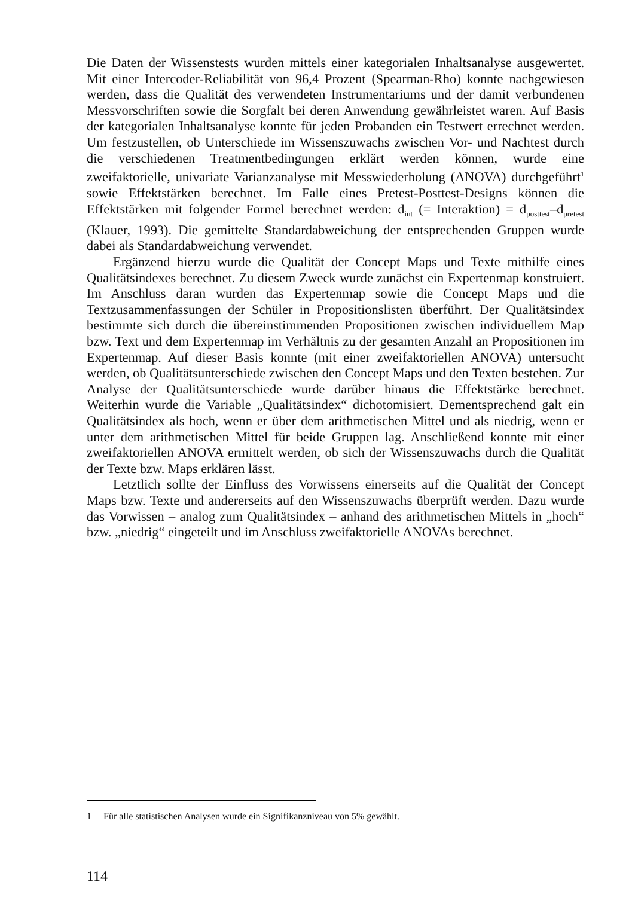Die Daten der Wissenstests wurden mittels einer kategorialen Inhaltsanalyse ausgewertet. Mit einer Intercoder-Reliabilität von 96,4 Prozent (Spearman-Rho) konnte nachgewiesen werden, dass die Qualität des verwendeten Instrumentariums und der damit verbundenen Messvorschriften sowie die Sorgfalt bei deren Anwendung gewährleistet waren. Auf Basis der kategorialen Inhaltsanalyse konnte für jeden Probanden ein Testwert errechnet werden. Um festzustellen, ob Unterschiede im Wissenszuwachs zwischen Vor- und Nachtest durch die verschiedenen Treatmentbedingungen erklärt werden können, wurde eine zweifaktorielle, univariate Varianzanalyse mit Messwiederholung (ANOVA) durchgeführt<sup>1</sup> sowie Effektstärken berechnet. Im Falle eines Pretest-Posttest-Designs können die Effektstärken mit folgender Formel berechnet werden: d<sub>int</sub> (= Interaktion) = d<sub>posttest</sub>–d<sub>pretest</sub> (Klauer, 1993). Die gemittelte Standardabweichung der entsprechenden Gruppen wurde dabei als Standardabweichung verwendet.
Ergänzend hierzu wurde die Qualität der Concept Maps und Texte mithilfe eines Qualitätsindexes berechnet. Zu diesem Zweck wurde zunächst ein Expertenmap konstruiert. Im Anschluss daran wurden das Expertenmap sowie die Concept Maps und die Textzusammenfassungen der Schüler in Propositionslisten überführt. Der Qualitätsindex bestimmte sich durch die übereinstimmenden Propositionen zwischen individuellem Map bzw. Text und dem Expertenmap im Verhältnis zu der gesamten Anzahl an Propositionen im Expertenmap. Auf dieser Basis konnte (mit einer zweifaktoriellen ANOVA) untersucht werden, ob Qualitätsunterschiede zwischen den Concept Maps und den Texten bestehen. Zur Analyse der Qualitätsunterschiede wurde darüber hinaus die Effektstärke berechnet. Weiterhin wurde die Variable „Qualitätsindex“ dichotomisiert. Dementsprechend galt ein Qualitätsindex als hoch, wenn er über dem arithmetischen Mittel und als niedrig, wenn er unter dem arithmetischen Mittel für beide Gruppen lag. Anschließend konnte mit einer zweifaktoriellen ANOVA ermittelt werden, ob sich der Wissenszuwachs durch die Qualität der Texte bzw. Maps erklären lässt.
Letztlich sollte der Einfluss des Vorwissens einerseits auf die Qualität der Concept Maps bzw. Texte und andererseits auf den Wissenszuwachs überprüft werden. Dazu wurde das Vorwissen – analog zum Qualitätsindex – anhand des arithmetischen Mittels in „hoch“ bzw. „niedrig“ eingeteilt und im Anschluss zweifaktorielle ANOVAs berechnet.
1 Für alle statistischen Analysen wurde ein Signifikanzniveau von 5% gewählt.
114